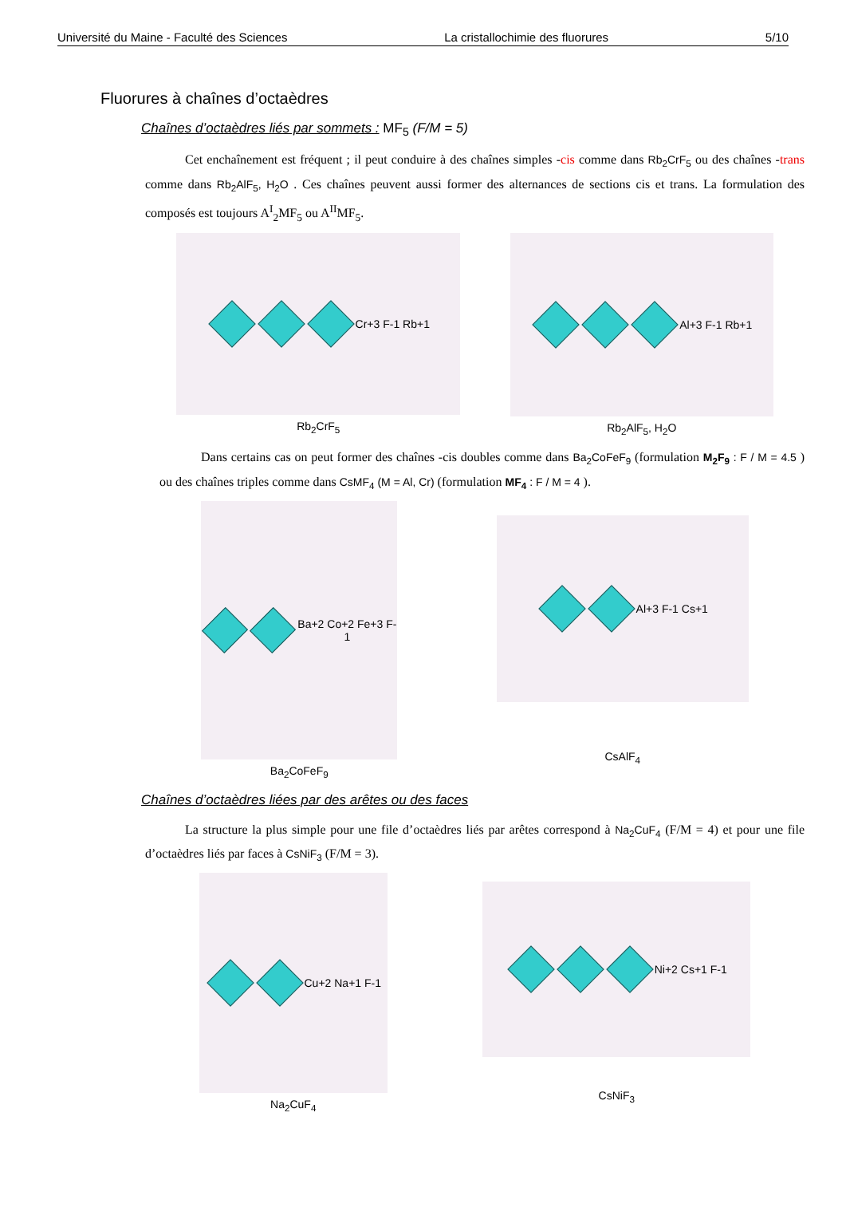Université du Maine - Faculté des Sciences La cristallochimie des fluorures 5/10
Fluorures à chaînes d’octaèdres
Chaînes d’octaèdres liés par sommets : MF<sub>5</sub> (F/M = 5)
Cet enchaînement est fréquent ; il peut conduire à des chaînes simples -cis comme dans Rb<sub>2</sub>CrF<sub>5</sub> ou des chaînes -trans comme dans Rb<sub>2</sub>AlF<sub>5</sub>, H<sub>2</sub>O . Ces chaînes peuvent aussi former des alternances de sections cis et trans. La formulation des composés est toujours A<sup>I</sup><sub>2</sub>MF<sub>5</sub> ou A<sup>II</sup>MF<sub>5</sub>.
Cr+3 F-1 Rb+1
Rb<sub>2</sub>CrF<sub>5</sub>
Al+3 F-1 Rb+1
Rb<sub>2</sub>AlF<sub>5</sub>, H<sub>2</sub>O
Dans certains cas on peut former des chaînes -cis doubles comme dans Ba<sub>2</sub>CoFeF<sub>9</sub> (formulation M<sub>2</sub>F<sub>9</sub> : F / M = 4.5 ) ou des chaînes triples comme dans CsMF<sub>4</sub> (M = Al, Cr) (formulation MF<sub>4</sub> : F / M = 4 ).
Ba+2 Co+2 Fe+3 F-1
Ba<sub>2</sub>CoFeF<sub>9</sub>
Al+3 F-1 Cs+1
CsAlF<sub>4</sub>
Chaînes d’octaèdres liées par des arêtes ou des faces
La structure la plus simple pour une file d’octaèdres liés par arêtes correspond à Na<sub>2</sub>CuF<sub>4</sub> (F/M = 4) et pour une file d’octaèdres liés par faces à CsNiF<sub>3</sub> (F/M = 3).
Cu+2 Na+1 F-1
Na<sub>2</sub>CuF<sub>4</sub>
Ni+2 Cs+1 F-1
CsNiF<sub>3</sub>